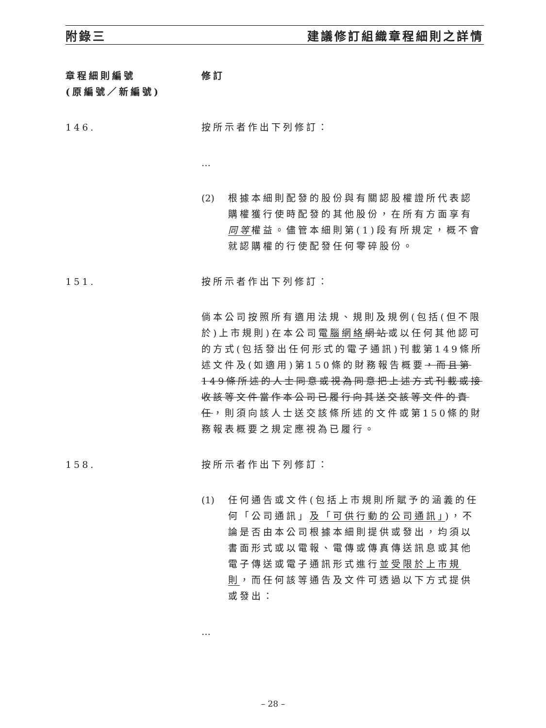附錄三 建議修訂組織章程細則之詳情
章程細則編號
(原編號／新編號)
修訂
146. 按所示者作出下列修訂：
…
(2) 根據本細則配發的股份與有關認股權證所代表認購權獲行使時配發的其他股份，在所有方面享有同等權益。儘管本細則第(1)段有所規定，概不會就認購權的行使配發任何零碎股份。
151. 按所示者作出下列修訂：
倘本公司按照所有適用法規、規則及規例(包括(但不限於)上市規則)在本公司電腦網絡 網站或以任何其他認可的方式(包括發出任何形式的電子通訊)刊載第149條所述文件及(如適用)第150條的財務報告概要，而且第149條所述的人士同意或視為同意把上述方式刊載或接收該等文件當作本公司已履行向其送交該等文件的責任，則須向該人士送交該條所述的文件或第150條的財務報表概要之規定應視為已履行。
158. 按所示者作出下列修訂：
(1) 任何通告或文件(包括上市規則所賦予的涵義的任何「公司通訊」及「可供行動的公司通訊」)，不論是否由本公司根據本細則提供或發出，均須以書面形式或以電報、電傳或傳真傳送訊息或其他電子傳送或電子通訊形式進行並受限於上市規則，而任何該等通告及文件可透過以下方式提供或發出：
…
– 28 –